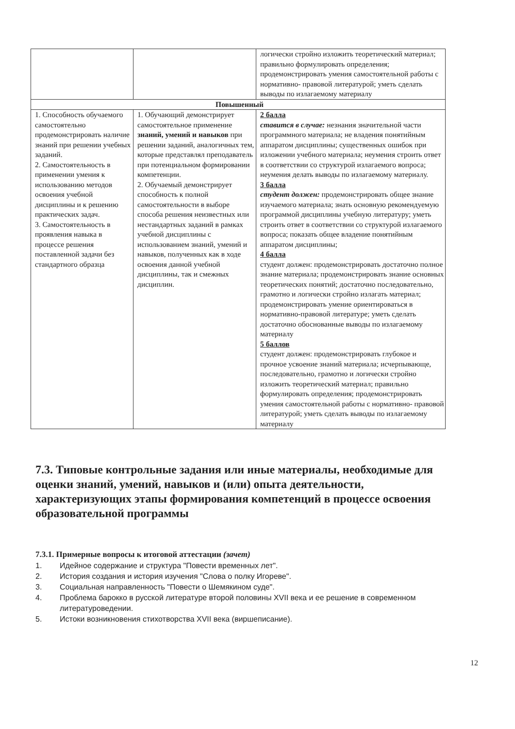| | | логически стройно изложить теоретический материал; правильно формулировать определения; продемонстрировать умения самостоятельной работы с нормативно- правовой литературой; уметь сделать выводы по излагаемому материалу |
| Повышенный | | |
| 1. Способность обучаемого самостоятельно продемонстрировать наличие знаний при решении учебных заданий. 2. Самостоятельность в применении умения к использованию методов освоения учебной дисциплины и к решению практических задач. 3. Самостоятельность в проявления навыка в процессе решения поставленной задачи без стандартного образца | 1. Обучающий демонстрирует самостоятельное применение знаний, умений и навыков при решении заданий, аналогичных тем, которые представлял преподаватель при потенциальном формировании компетенции. 2. Обучаемый демонстрирует способность к полной самостоятельности в выборе способа решения неизвестных или нестандартных заданий в рамках учебной дисциплины с использованием знаний, умений и навыков, полученных как в ходе освоения данной учебной дисциплины, так и смежных дисциплин. | 2 балла ставится в случае: незнания значительной части программного материала; не владения понятийным аппаратом дисциплины; существенных ошибок при изложении учебного материала; неумения строить ответ в соответствии со структурой излагаемого вопроса; неумения делать выводы по излагаемому материалу. 3 балла студент должен: продемонстрировать общее знание изучаемого материала; знать основную рекомендуемую программой дисциплины учебную литературу; уметь строить ответ в соответствии со структурой излагаемого вопроса; показать общее владение понятийным аппаратом дисциплины; 4 балла студент должен: продемонстрировать достаточно полное знание материала; продемонстрировать знание основных теоретических понятий; достаточно последовательно, грамотно и логически стройно излагать материал; продемонстрировать умение ориентироваться в нормативно-правовой литературе; уметь сделать достаточно обоснованные выводы по излагаемому материалу 5 баллов студент должен: продемонстрировать глубокое и прочное усвоение знаний материала; исчерпывающе, последовательно, грамотно и логически стройно изложить теоретический материал; правильно формулировать определения; продемонстрировать умения самостоятельной работы с нормативно- правовой литературой; уметь сделать выводы по излагаемому материалу |
7.3. Типовые контрольные задания или иные материалы, необходимые для оценки знаний, умений, навыков и (или) опыта деятельности, характеризующих этапы формирования компетенций в процессе освоения образовательной программы
7.3.1. Примерные вопросы к итоговой аттестации (зачет)
1. Идейное содержание и структура "Повести временных лет".
2. История создания и история изучения "Слова о полку Игореве".
3. Социальная направленность "Повести о Шемякином суде".
4. Проблема барокко в русской литературе второй половины XVII века и ее решение в современном литературоведении.
5. Истоки возникновения стихотворства XVII века (виршеписание).
12